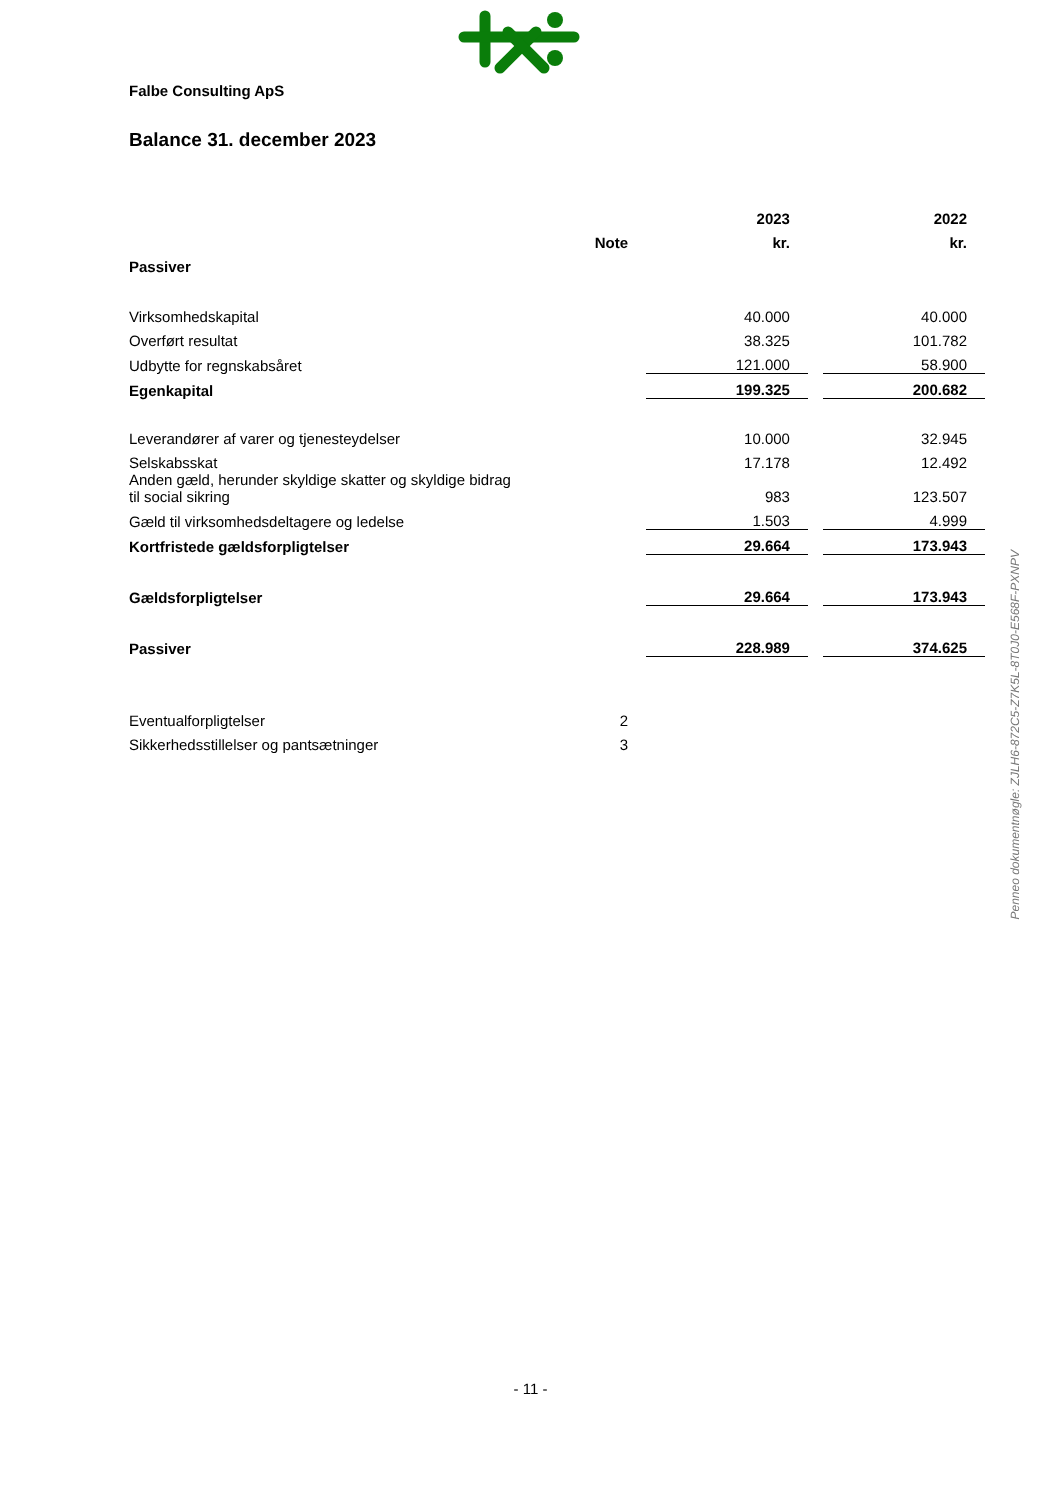Falbe Consulting ApS
Balance 31. december 2023
| | | | 2023 | | 2022 |
| --- | --- | --- | --- | --- | --- |
| | Note | | kr. | | kr. |
| Passiver | | | | | |
| Virksomhedskapital | | | 40.000 | | 40.000 |
| Overført resultat | | | 38.325 | | 101.782 |
| Udbytte for regnskabsåret | | | 121.000 | | 58.900 |
| Egenkapital | | | 199.325 | | 200.682 |
| Leverandører af varer og tjenesteydelser | | | 10.000 | | 32.945 |
| Selskabsskat | | | 17.178 | | 12.492 |
| Anden gæld, herunder skyldige skatter og skyldige bidrag til social sikring | | | 983 | | 123.507 |
| Gæld til virksomhedsdeltagere og ledelse | | | 1.503 | | 4.999 |
| Kortfristede gældsforpligtelser | | | 29.664 | | 173.943 |
| Gældsforpligtelser | | | 29.664 | | 173.943 |
| Passiver | | | 228.989 | | 374.625 |
| Eventualforpligtelser | 2 | | | | |
| Sikkerhedsstillelser og pantsætninger | 3 | | | | |
- 11 -
Penneo dokumentnøgle: ZJLH6-872C5-Z7K5L-8T0J0-E568F-PXNPV